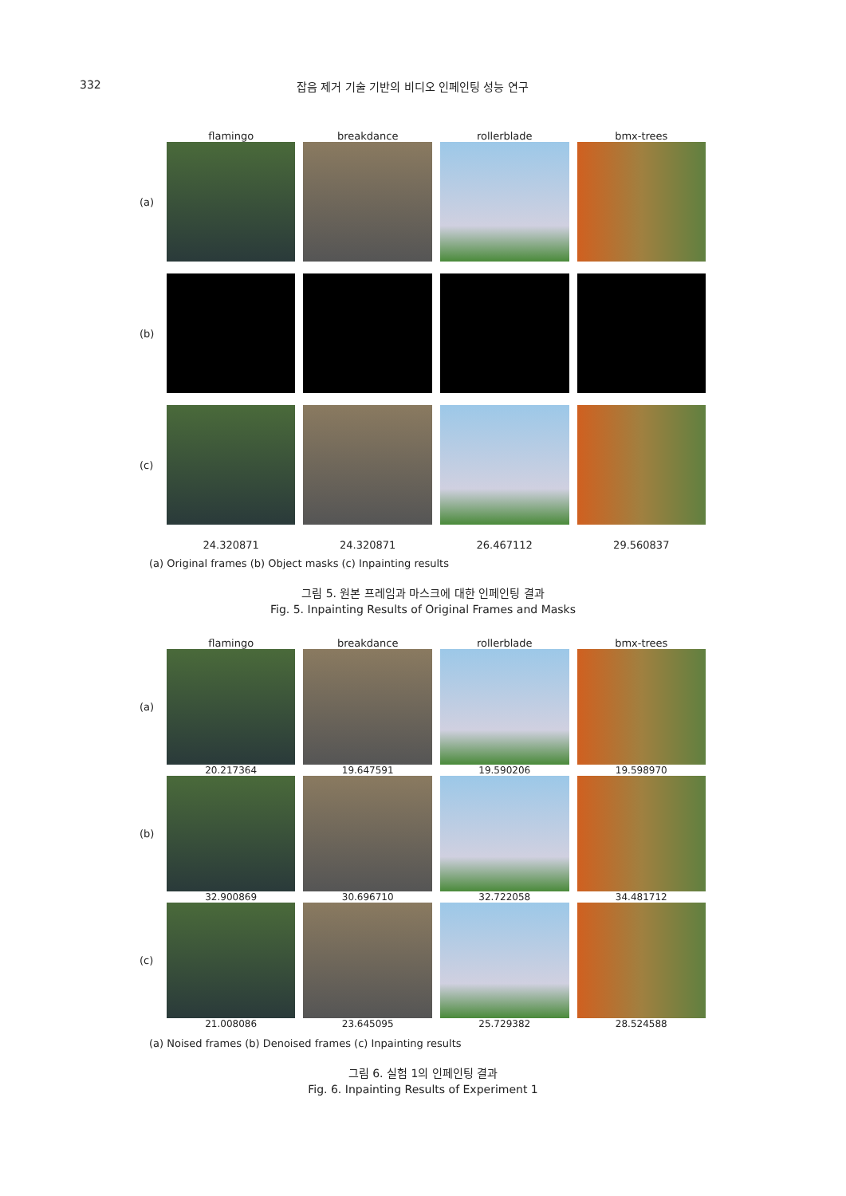332 잡음 제거 기술 기반의 비디오 인페인팅 성능 연구
flamingo breakdance rollerblade bmx-trees
(a)
(b)
(c)
24.320871 24.320871 26.467112 29.560837
(a) Original frames (b) Object masks (c) Inpainting results
그림 5. 원본 프레임과 마스크에 대한 인페인팅 결과
Fig. 5. Inpainting Results of Original Frames and Masks
flamingo breakdance rollerblade bmx-trees
(a)
20.217364 19.647591 19.590206 19.598970
(b)
32.900869 30.696710 32.722058 34.481712
(c)
21.008086 23.645095 25.729382 28.524588
(a) Noised frames (b) Denoised frames (c) Inpainting results
그림 6. 실험 1의 인페인팅 결과
Fig. 6. Inpainting Results of Experiment 1